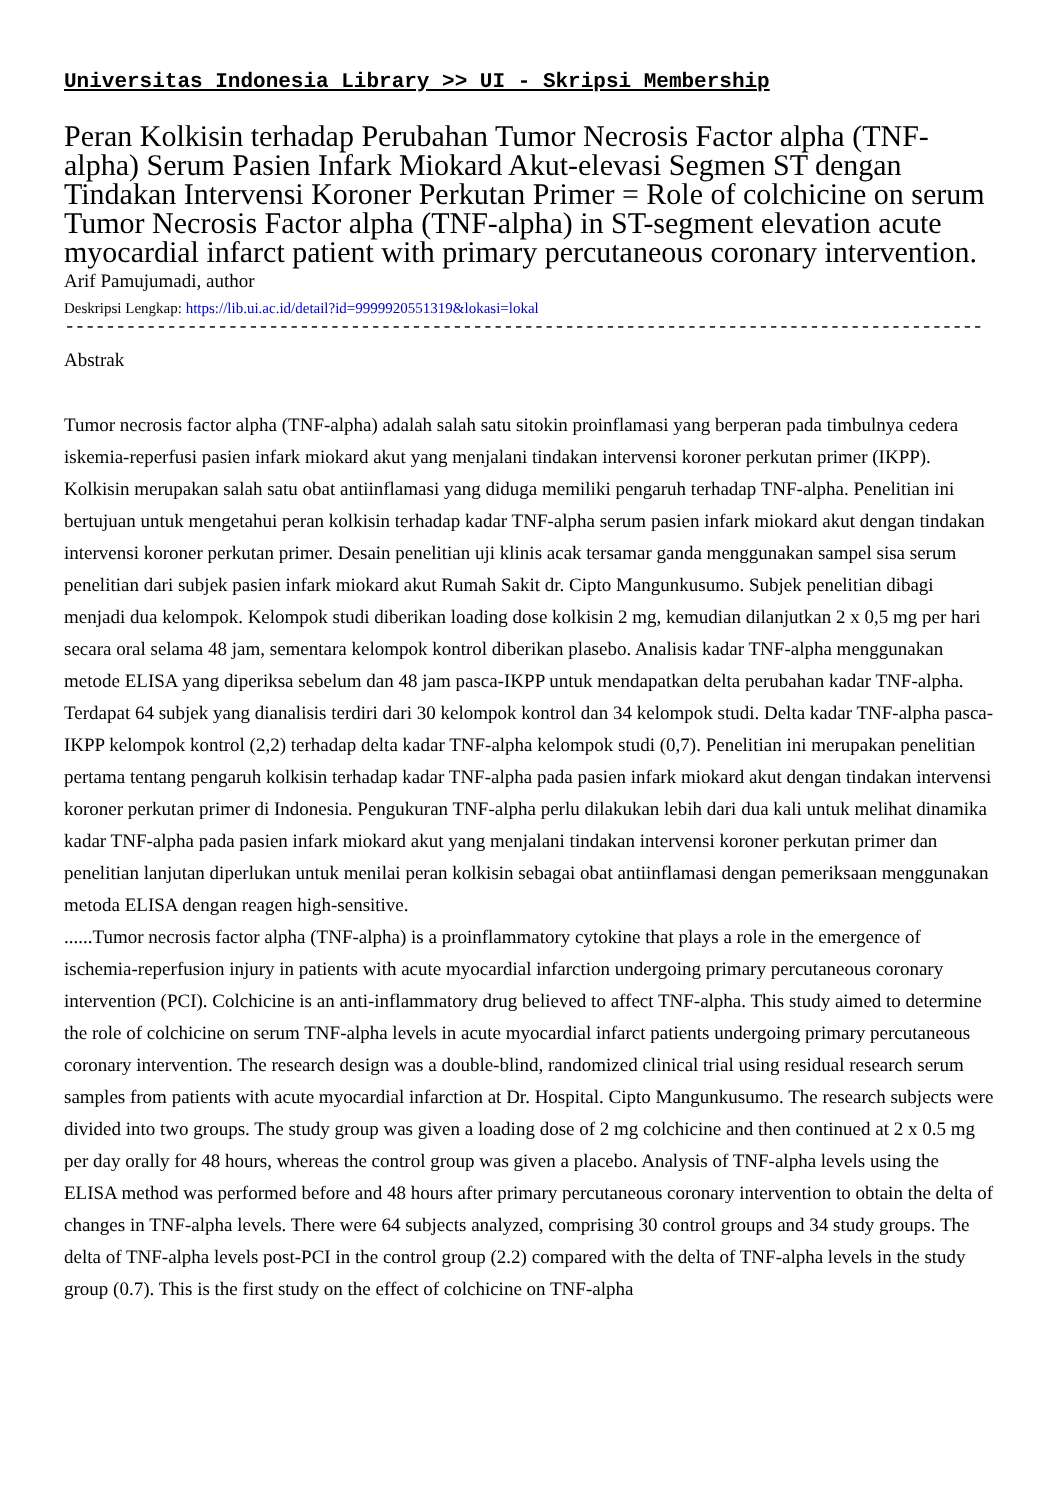Universitas Indonesia Library >> UI - Skripsi Membership
Peran Kolkisin terhadap Perubahan Tumor Necrosis Factor alpha (TNF-alpha) Serum Pasien Infark Miokard Akut-elevasi Segmen ST dengan Tindakan Intervensi Koroner Perkutan Primer = Role of colchicine on serum Tumor Necrosis Factor alpha (TNF-alpha) in ST-segment elevation acute myocardial infarct patient with primary percutaneous coronary intervention.
Arif Pamujumadi, author
Deskripsi Lengkap: https://lib.ui.ac.id/detail?id=9999920551319&lokasi=lokal
------------------------------------------------------------------------------------------
Abstrak
Tumor necrosis factor alpha (TNF-alpha) adalah salah satu sitokin proinflamasi yang berperan pada timbulnya cedera iskemia-reperfusi pasien infark miokard akut yang menjalani tindakan intervensi koroner perkutan primer (IKPP). Kolkisin merupakan salah satu obat antiinflamasi yang diduga memiliki pengaruh terhadap TNF-alpha. Penelitian ini bertujuan untuk mengetahui peran kolkisin terhadap kadar TNF-alpha serum pasien infark miokard akut dengan tindakan intervensi koroner perkutan primer. Desain penelitian uji klinis acak tersamar ganda menggunakan sampel sisa serum penelitian dari subjek pasien infark miokard akut Rumah Sakit dr. Cipto Mangunkusumo. Subjek penelitian dibagi menjadi dua kelompok. Kelompok studi diberikan loading dose kolkisin 2 mg, kemudian dilanjutkan 2 x 0,5 mg per hari secara oral selama 48 jam, sementara kelompok kontrol diberikan plasebo. Analisis kadar TNF-alpha menggunakan metode ELISA yang diperiksa sebelum dan 48 jam pasca-IKPP untuk mendapatkan delta perubahan kadar TNF-alpha. Terdapat 64 subjek yang dianalisis terdiri dari 30 kelompok kontrol dan 34 kelompok studi. Delta kadar TNF-alpha pasca-IKPP kelompok kontrol (2,2) terhadap delta kadar TNF-alpha kelompok studi (0,7). Penelitian ini merupakan penelitian pertama tentang pengaruh kolkisin terhadap kadar TNF-alpha pada pasien infark miokard akut dengan tindakan intervensi koroner perkutan primer di Indonesia. Pengukuran TNF-alpha perlu dilakukan lebih dari dua kali untuk melihat dinamika kadar TNF-alpha pada pasien infark miokard akut yang menjalani tindakan intervensi koroner perkutan primer dan penelitian lanjutan diperlukan untuk menilai peran kolkisin sebagai obat antiinflamasi dengan pemeriksaan menggunakan metoda ELISA dengan reagen high-sensitive.
......Tumor necrosis factor alpha (TNF-alpha) is a proinflammatory cytokine that plays a role in the emergence of ischemia-reperfusion injury in patients with acute myocardial infarction undergoing primary percutaneous coronary intervention (PCI). Colchicine is an anti-inflammatory drug believed to affect TNF-alpha. This study aimed to determine the role of colchicine on serum TNF-alpha levels in acute myocardial infarct patients undergoing primary percutaneous coronary intervention. The research design was a double-blind, randomized clinical trial using residual research serum samples from patients with acute myocardial infarction at Dr. Hospital. Cipto Mangunkusumo. The research subjects were divided into two groups. The study group was given a loading dose of 2 mg colchicine and then continued at 2 x 0.5 mg per day orally for 48 hours, whereas the control group was given a placebo. Analysis of TNF-alpha levels using the ELISA method was performed before and 48 hours after primary percutaneous coronary intervention to obtain the delta of changes in TNF-alpha levels. There were 64 subjects analyzed, comprising 30 control groups and 34 study groups. The delta of TNF-alpha levels post-PCI in the control group (2.2) compared with the delta of TNF-alpha levels in the study group (0.7). This is the first study on the effect of colchicine on TNF-alpha